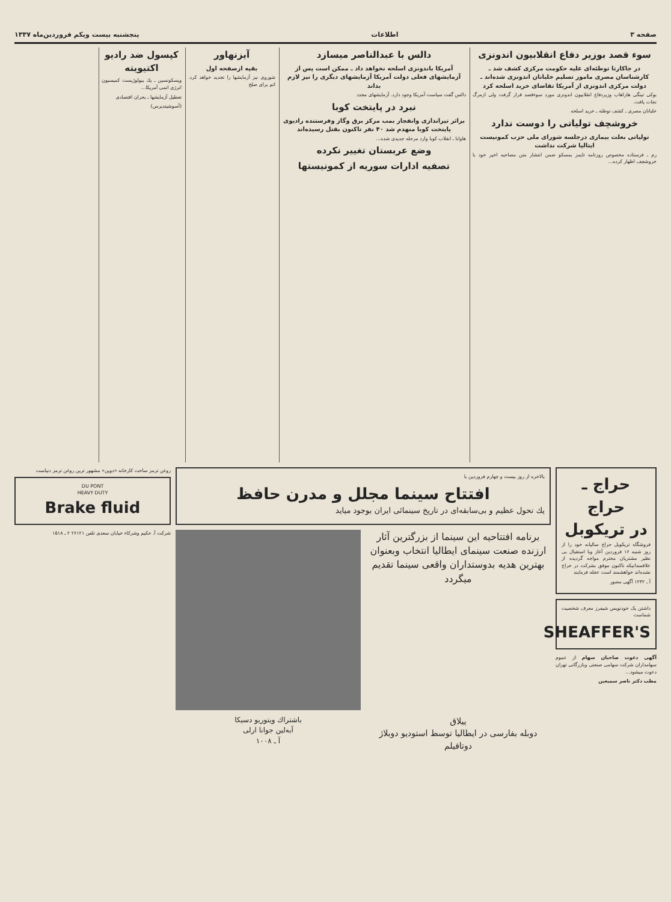صفحه ۳ اطلاعات پنجشنبه بیست ویکم فروردین‌ماه ۱۳۳۷
سوء قصد بوزیر دفاع انقلابیون اندونزی
در جاکارتا توطئه‌ای علیه حکومت مرکزی کشف شد ـ کارشناسان مصری مامور تسلیم خلبانان اندونزی شده‌اند ـ دولت مرکزی اندونزی از آمریکا تقاضای خرید اسلحه کرد
بوکی تینگی هاراهاپ وزیردفاع انقلابیون اندونزی مورد سوءقصد قرار گرفت ولی ازمرگ نجات یافت.
خلبانان مصری ـ کشف توطئه ـ خرید اسلحه
خروشچف تولیاتی را دوست ندارد
تولیاتی بعلت بیماری درجلسه شورای ملی حزب کمونیست ایتالیا شرکت نداشت
رم ـ فرستاده مخصوص روزنامه تایمز بمسکو ضمن انتشار متن مصاحبه اخیر خود با خروشچف اظهار کرده...
دالس با عبدالناصر میسازد
آمریکا باندونزی اسلحه نخواهد داد ـ ممکن است پس از آزمایشهای فعلی دولت آمریکا آزمایشهای دیگری را نیز لازم بداند
دالس گفت سیاست آمریکا وجود دارد. آزمایشهای مجدد
نبرد در پایتخت کوبا
براثر تیراندازی وانفجار بمب مرکز برق وگاز وفرستنده رادیوی پایتخت کوبا منهدم شد ۴۰ نفر تاکنون بقتل رسیده‌اند
هاوانا ـ انقلاب کوبا وارد مرحله جدیدی شده...
وضع عربستان تغییر نکرده
تصفیه ادارات سوریه از کمونیستها
آیزنهاور
بقیه ازصفحه اول
شوروی نیز آزمایشها را تجدید خواهد کرد. اتم برای صلح
کپسول ضد رادیو اکتیویته
ویسکونسین ـ یك بیولوژیست کمپسیون انرژی اتمی آمریکا...
تعطیل آزمایشها ـ بحران اقتصادی
(آسوشیتدپرس)
حراج ـ حراج
در تریکوبل
فروشگاه تریکوبل حراج سالیانه خود را از روز شنبه ۱۶ فروردین آغاز وبا استقبال بی نظیر مشتریان محترم مواجه گردیده از علاقمندانیکه تاکنون موفق بشرکت در حراج نشده‌اند خواهشمند است عجله فرمایند
آ ـ ۱۲۳۲ آگهی مصور
داشتن یک خودنویس شیفرز معرف شخصیت شماست
SHEAFFER'S
آگهی دعوت صاحبان سهام از عموم سهامداران شرکت سهامی صنعتی وبازرگانی تهران دعوت میشود...
مطب دکتر ناصر سمیعین
بالاخره از روز بیست و چهارم فروردین با
افتتاح سینما مجلل و مدرن حافظ
یك تحول عظیم و بی‌سابقه‌ای در تاریخ سینمائی ایران بوجود میاید
برنامه افتتاحیه این سینما از بزرگترین آثار ارزنده صنعت سینمای ایطالیا انتخاب وبعنوان بهترین هدیه بدوستداران واقعی سینما تقدیم میگردد
ییلاق
دوبله بفارسی در ایطالیا توسط استودیو دوبلاژ دوتافیلم
باشتراك ویتوریو دسیکا
آبه‌لین جوانا ارلی
آ ـ ۱۰۰۸
روغن ترمز ساخت کارخانه «دوپن» مشهور ترین روغن ترمز دنیاست
DU PONT
HEAVY DUTY
Brake fluid
شرکت آ. حکیم وشرکاء خیابان سعدی تلفن ۲۶۱۲۱ ۲ ـ ۱۵۱۸